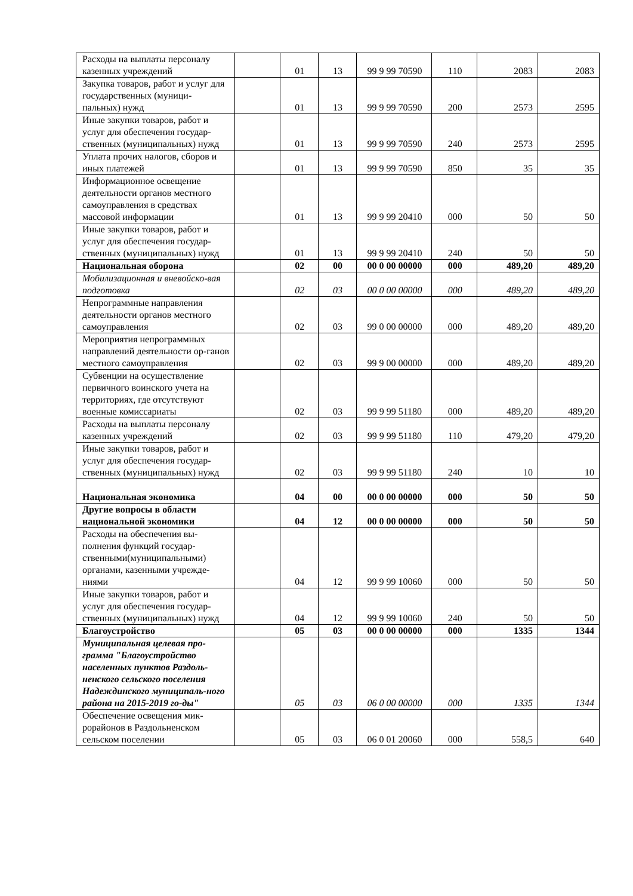| Расходы на выплаты персоналу казенных учреждений | | 01 | 13 | 99 9 99 70590 | 110 | 2083 | 2083 |
| Закупка товаров, работ и услуг для государственных (муници-пальных) нужд | | 01 | 13 | 99 9 99 70590 | 200 | 2573 | 2595 |
| Иные закупки товаров, работ и услуг для обеспечения государ-ственных (муниципальных) нужд | | 01 | 13 | 99 9 99 70590 | 240 | 2573 | 2595 |
| Уплата прочих налогов, сборов и иных платежей | | 01 | 13 | 99 9 99 70590 | 850 | 35 | 35 |
| Информационное освещение деятельности органов местного самоуправления в средствах массовой информации | | 01 | 13 | 99 9 99 20410 | 000 | 50 | 50 |
| Иные закупки товаров, работ и услуг для обеспечения государ-ственных (муниципальных) нужд | | 01 | 13 | 99 9 99 20410 | 240 | 50 | 50 |
| Национальная оборона | | 02 | 00 | 00 0 00 00000 | 000 | 489,20 | 489,20 |
| Мобилизационная и вневойско-вая подготовка | | 02 | 03 | 00 0 00 00000 | 000 | 489,20 | 489,20 |
| Непрограммные направления деятельности органов местного самоуправления | | 02 | 03 | 99 0 00 00000 | 000 | 489,20 | 489,20 |
| Мероприятия непрограммных направлений деятельности ор-ганов местного самоуправления | | 02 | 03 | 99 9 00 00000 | 000 | 489,20 | 489,20 |
| Субвенции на осуществление первичного воинского учета на территориях, где отсутствуют военные комиссариаты | | 02 | 03 | 99 9 99 51180 | 000 | 489,20 | 489,20 |
| Расходы на выплаты персоналу казенных учреждений | | 02 | 03 | 99 9 99 51180 | 110 | 479,20 | 479,20 |
| Иные закупки товаров, работ и услуг для обеспечения государ-ственных (муниципальных) нужд | | 02 | 03 | 99 9 99 51180 | 240 | 10 | 10 |
| Национальная экономика | | 04 | 00 | 00 0 00 00000 | 000 | 50 | 50 |
| Другие вопросы в области национальной экономики | | 04 | 12 | 00 0 00 00000 | 000 | 50 | 50 |
| Расходы на обеспечения вы-полнения функций государ-ственными(муниципальными) органами, казенными учрежде-ниями | | 04 | 12 | 99 9 99 10060 | 000 | 50 | 50 |
| Иные закупки товаров, работ и услуг для обеспечения государ-ственных (муниципальных) нужд | | 04 | 12 | 99 9 99 10060 | 240 | 50 | 50 |
| Благоустройство | | 05 | 03 | 00 0 00 00000 | 000 | 1335 | 1344 |
| Муниципальная целевая про-грамма "Благоустройство населенных пунктов Раздоль-ненского сельского поселения Надеждинского муниципаль-ного района на 2015-2019 го-ды" | | 05 | 03 | 06 0 00 00000 | 000 | 1335 | 1344 |
| Обеспечение освещения мик-рорайонов в Раздольненском сельском поселении | | 05 | 03 | 06 0 01 20060 | 000 | 558,5 | 640 |